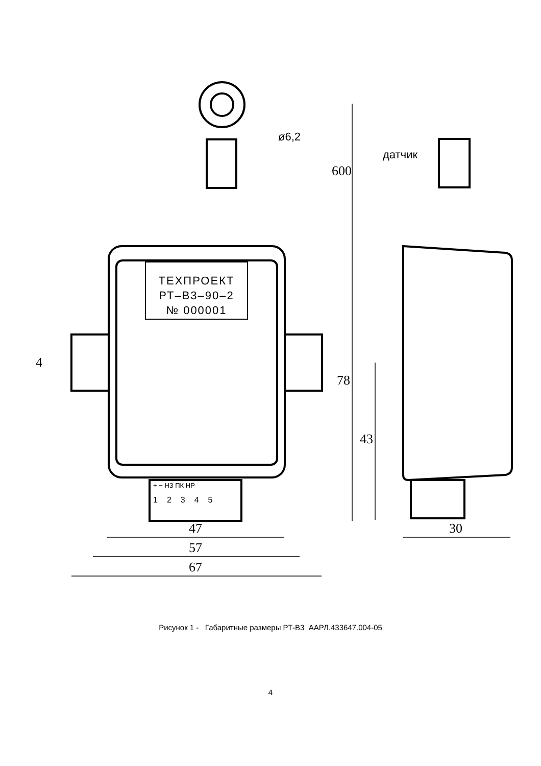ТЕХПРОЕКТ
РТ–В3–90–2
№ 000001
+ − НЗ ПК НР
12345
ø6,2
600
датчик
4
78
43
47
57
67
30
Рисунок 1 - Габаритные размеры РТ-В3 ААРЛ.433647.004-05
4